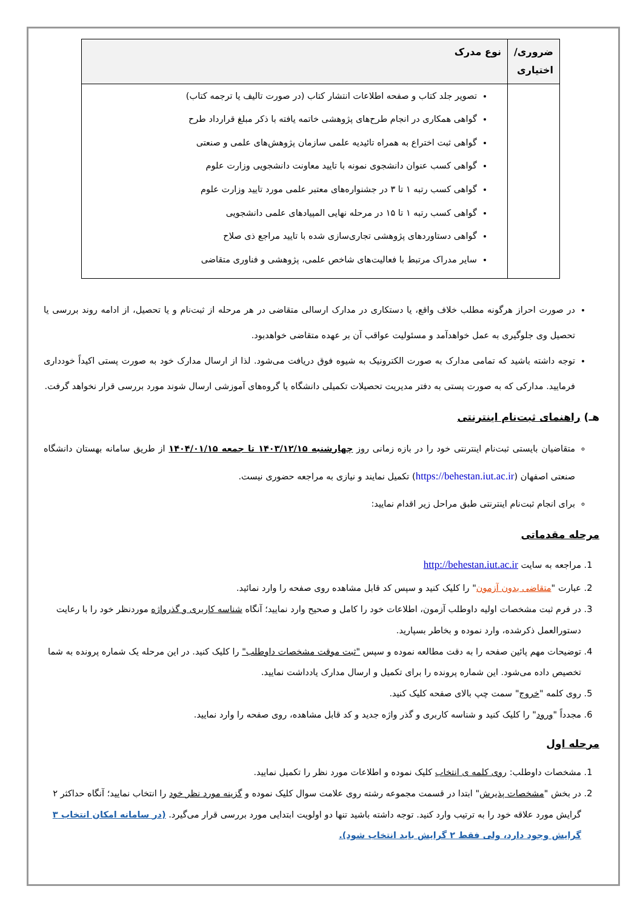| ضروری/ اختیاری | نوع مدرک |
| --- | --- |
| | تصویر جلد کتاب و صفحه اطلاعات انتشار کتاب (در صورت تالیف یا ترجمه کتاب) گواهی همکاری در انجام طرح‌های پژوهشی خاتمه یافته با ذکر مبلغ قرارداد طرح گواهی ثبت اختراع به همراه تائیدیه علمی سازمان پژوهش‌های علمی و صنعتی گواهی کسب عنوان دانشجوی نمونه با تایید معاونت دانشجویی وزارت علوم گواهی کسب رتبه ۱ تا ۳ در جشنواره‌های معتبر علمی مورد تایید وزارت علوم گواهی کسب رتبه ۱ تا ۱۵ در مرحله نهایی المپیادهای علمی دانشجویی گواهی دستاوردهای پژوهشی تجاری‌سازی شده با تایید مراجع ذی صلاح سایر مدراک مرتبط با فعالیت‌های شاخص علمی، پژوهشی و فناوری متقاضی |
در صورت احراز هرگونه مطلب خلاف واقع، یا دستکاری در مدارک ارسالی متقاضی در هر مرحله از ثبت‌نام و یا تحصیل، از ادامه روند بررسی یا تحصیل وی جلوگیری به عمل خواهدآمد و مسئولیت عواقب آن بر عهده متقاضی خواهدبود.
توجه داشته باشید که تمامی مدارک به صورت الکترونیک به شیوه فوق دریافت می‌شود. لذا از ارسال مدارک خود به صورت پستی اکیداً خودداری فرمایید. مدارکی که به صورت پستی به دفتر مدیریت تحصیلات تکمیلی دانشگاه یا گروه‌های آموزشی ارسال شوند مورد بررسی قرار نخواهد گرفت.
هـ) راهنمای ثبت‌نام اینترنتی
متقاضیان بایستی ثبت‌نام اینترنتی خود را در بازه زمانی روز چهارشنبه ۱۴۰۳/۱۲/۱۵ تا جمعه ۱۴۰۴/۰۱/۱۵ از طریق سامانه بهستان دانشگاه صنعتی اصفهان (https://behestan.iut.ac.ir) تکمیل نمایند و نیازی به مراجعه حضوری نیست.
برای انجام ثبت‌نام اینترنتی طبق مراحل زیر اقدام نمایید:
مرحله مقدماتی
1. مراجعه به سایت http://behestan.iut.ac.ir
2. عبارت "متقاضی بدون آزمون" را کلیک کنید و سپس کد قابل مشاهده روی صفحه را وارد نمائید.
3. در فرم ثبت مشخصات اولیه داوطلب آزمون، اطلاعات خود را کامل و صحیح وارد نمایید؛ آنگاه شناسه کاربری و گذرواژه موردنظر خود را با رعایت دستورالعمل ذکرشده، وارد نموده و بخاطر بسپارید.
4. توضیحات مهم پائین صفحه را به دقت مطالعه نموده و سپس "ثبت موقت مشخصات داوطلب" را کلیک کنید. در این مرحله یک شماره پرونده به شما تخصیص داده می‌شود. این شماره پرونده را برای تکمیل و ارسال مدارک یادداشت نمایید.
5. روی کلمه "خروج" سمت چپ بالای صفحه کلیک کنید.
6. مجدداً "ورود" را کلیک کنید و شناسه کاربری و گذر واژه جدید و کد قابل مشاهده، روی صفحه را وارد نمایید.
مرحله اول
1. مشخصات داوطلب: روی کلمه ی انتخاب کلیک نموده و اطلاعات مورد نظر را تکمیل نمایید.
2. در بخش "مشخصات پذیرش" ابتدا در قسمت مجموعه رشته روی علامت سوال کلیک نموده و گزینه مورد نظر خود را انتخاب نمایید؛ آنگاه حداکثر ۲ گرایش مورد علاقه خود را به ترتیب وارد کنید. توجه داشته باشید تنها دو اولویت ابتدایی مورد بررسی قرار می‌گیرد. (در سامانه امکان انتخاب ۳ گرایش وجود دارد، ولی فقط ۲ گرایش باید انتخاب شود).